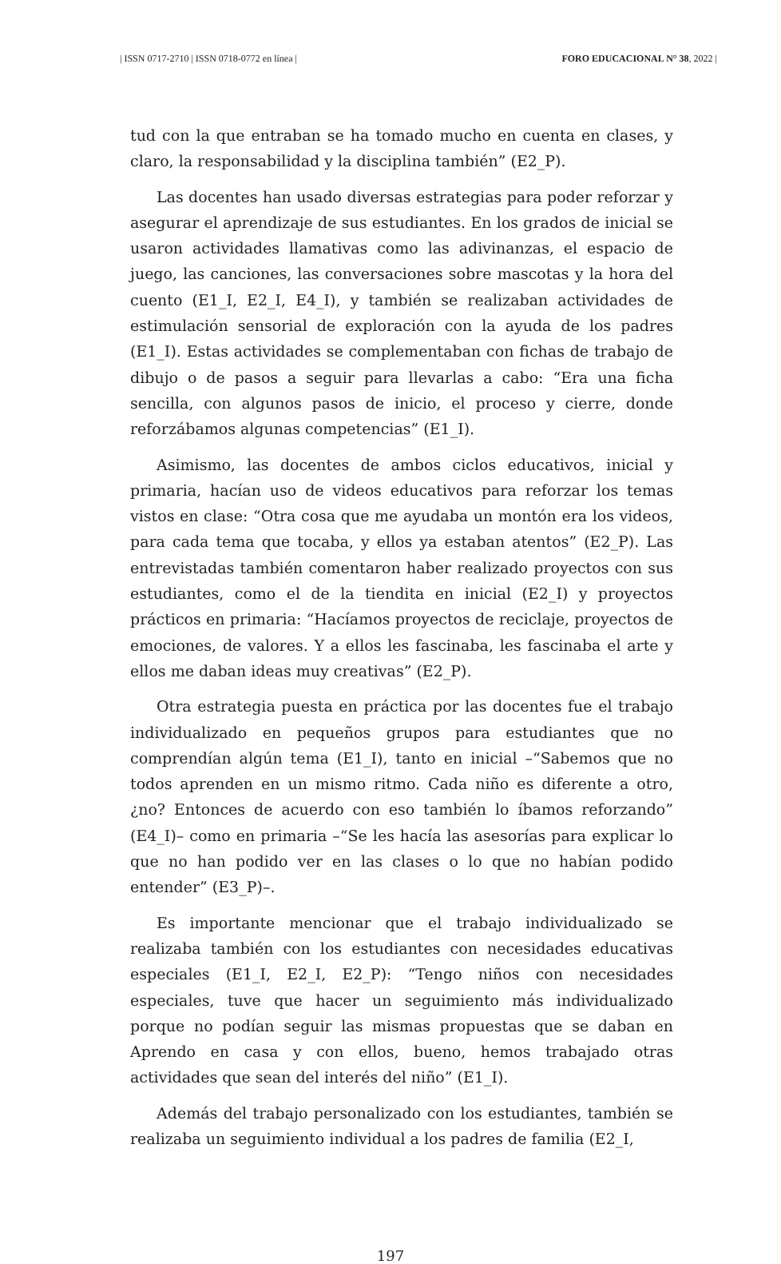| ISSN 0717-2710 | ISSN 0718-0772 en línea | FORO EDUCACIONAL N° 38, 2022 |
tud con la que entraban se ha tomado mucho en cuenta en clases, y claro, la responsabilidad y la disciplina también” (E2_P).
Las docentes han usado diversas estrategias para poder reforzar y asegurar el aprendizaje de sus estudiantes. En los grados de inicial se usaron actividades llamativas como las adivinanzas, el espacio de juego, las canciones, las conversaciones sobre mascotas y la hora del cuento (E1_I, E2_I, E4_I), y también se realizaban actividades de estimulación sensorial de exploración con la ayuda de los padres (E1_I). Estas actividades se complementaban con fichas de trabajo de dibujo o de pasos a seguir para llevarlas a cabo: “Era una ficha sencilla, con algunos pasos de inicio, el proceso y cierre, donde reforzábamos algunas competencias” (E1_I).
Asimismo, las docentes de ambos ciclos educativos, inicial y primaria, hacían uso de videos educativos para reforzar los temas vistos en clase: “Otra cosa que me ayudaba un montón era los videos, para cada tema que tocaba, y ellos ya estaban atentos” (E2_P). Las entrevistadas también comentaron haber realizado proyectos con sus estudiantes, como el de la tiendita en inicial (E2_I) y proyectos prácticos en primaria: “Hacíamos proyectos de reciclaje, proyectos de emociones, de valores. Y a ellos les fascinaba, les fascinaba el arte y ellos me daban ideas muy creativas” (E2_P).
Otra estrategia puesta en práctica por las docentes fue el trabajo individualizado en pequeños grupos para estudiantes que no comprendían algún tema (E1_I), tanto en inicial –“Sabemos que no todos aprenden en un mismo ritmo. Cada niño es diferente a otro, ¿no? Entonces de acuerdo con eso también lo íbamos reforzando” (E4_I)– como en primaria –“Se les hacía las asesorías para explicar lo que no han podido ver en las clases o lo que no habían podido entender” (E3_P)–.
Es importante mencionar que el trabajo individualizado se realizaba también con los estudiantes con necesidades educativas especiales (E1_I, E2_I, E2_P): “Tengo niños con necesidades especiales, tuve que hacer un seguimiento más individualizado porque no podían seguir las mismas propuestas que se daban en Aprendo en casa y con ellos, bueno, hemos trabajado otras actividades que sean del interés del niño” (E1_I).
Además del trabajo personalizado con los estudiantes, también se realizaba un seguimiento individual a los padres de familia (E2_I,
197